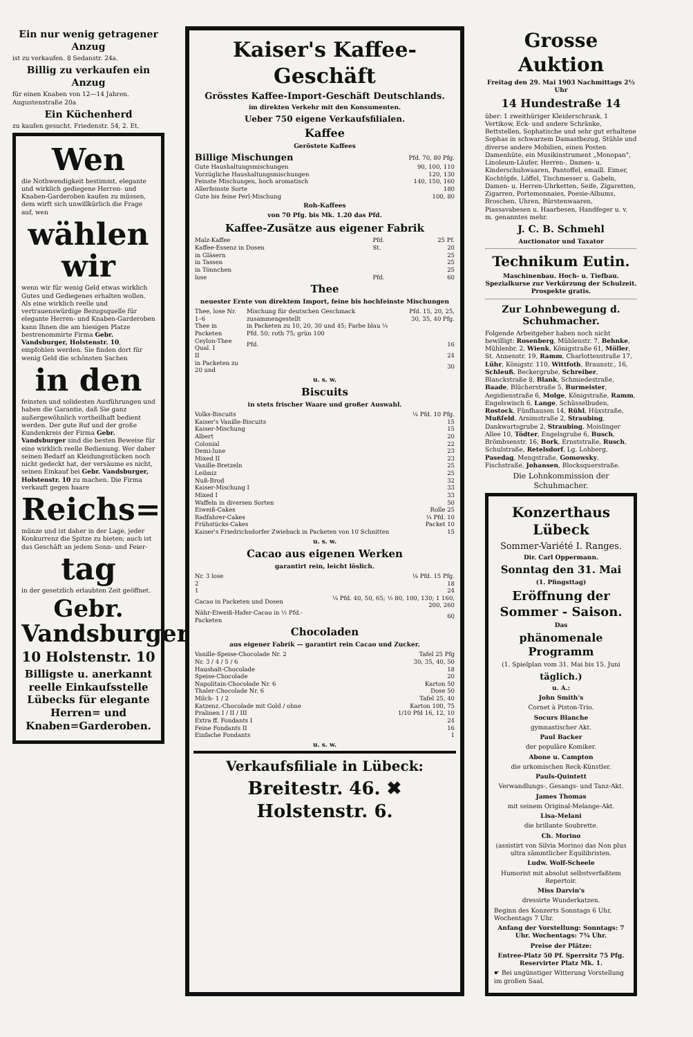Ein nur wenig getragener Anzug
ist zu verkaufen. 8 Sedanstr. 24a.
Billig zu verkaufen ein Anzug
für einen Knaben von 12—14 Jahren. Augustenstraße 20a
Ein Küchenherd
zu kaufen gesucht. Friedenstr. 54, 2. Et.
Wen
die Nothwendigkeit bestimmt, elegante und wirklich gediegene Herren- und Knaben-Garderoben kaufen zu müssen, dem wirft sich unwillkürlich die Frage auf, wen
wählen wir
wenn wir für wenig Geld etwas wirklich Gutes und Gediegenes erhalten wollen. Als eine wirklich reelle und vertrauenswürdige Bezugsquelle für elegante Herren- und Knaben-Garderoben kann Ihnen die am hiesigen Platze bestrenommirte Firma Gebr. Vandsburger, Holstenstr. 10, empfohlen werden. Sie finden dort für wenig Geld die schönsten Sachen
in den
feinsten und solidesten Ausführungen und haben die Garantie, daß Sie ganz außergewöhnlich vortheilhaft bedient werden. Der gute Ruf und der große Kundenkreis der Firma Gebr. Vandsburger sind die besten Beweise für eine wirklich reelle Bedienung. Wer daher seinen Bedarf an Kleidungsstücken noch nicht gedeckt hat, der versäume es nicht, seinen Einkauf bei Gebr. Vandsburger, Holstenstr. 10 zu machen. Die Firma verkauft gegen baare
Reichs=
münze und ist daher in der Lage, jeder Konkurrenz die Spitze zu bieten; auch ist das Geschäft an jedem Sonn- und Feier-
tag
in der gesetzlich erlaubten Zeit geöffnet.
Gebr. Vandsburger
10 Holstenstr. 10
Billigste u. anerkannt reelle Einkaufsstelle Lübecks für elegante Herren= und Knaben=Garderoben.
Kaiser's Kaffee-Geschäft
Grösstes Kaffee-Import-Geschäft Deutschlands.
im direkten Verkehr mit den Konsumenten.
Ueber 750 eigene Verkaufsfilialen.
Kaffee
Geröstete Kaffees
| Billige Mischungen | Pfd. 70, 80 Pfg. |
| Gute Haushaltungsmischungen | 90, 100, 110 |
| Vorzügliche Haushaltungsmischungen | 120, 130 |
| Feinste Mischungen, hoch aromatisch | 140, 150, 160 |
| Allerfeinste Sorte | 180 |
| Gute bis feine Perl-Mischung | 100, 80 |
Roh-Kaffees
von 70 Pfg. bis Mk. 1.20 das Pfd.
Kaffee-Zusätze aus eigener Fabrik
| Malz-Kaffee | Pfd. | 25 Pf. |
| Kaffee-Essenz in Dosen | St. | 20 |
| in Gläsern | | 25 |
| in Tassen | | 25 |
| in Tönnchen | | 25 |
| lose | Pfd. | 60 |
Thee
neuester Ernte von direktem Import, feine bis hochfeinste Mischungen
| Thee, lose Nr. 1–6 | Mischung für deutschen Geschmack zusammengestellt | Pfd. 15, 20, 25, 30, 35, 40 Pfg. |
| Thee in Packeten | in Packeten zu 10, 20, 30 und 45; Farbe blau ¼ Pfd. 50; roth 75; grün 100 | |
| Ceylon-Thee Qual. I | Pfd. | 16 |
| II | | 24 |
| in Packeten zu 20 und | | 30 |
u. s. w.
Biscuits
in stets frischer Waare und großer Auswahl.
| Volks-Biscuits | ¼ Pfd. 10 Pfg. |
| Kaiser's Vanille-Biscuits | 15 |
| Kaiser-Mischung | 15 |
| Albert | 20 |
| Colonial | 22 |
| Demi-lune | 23 |
| Mixed II | 23 |
| Vanille-Bretzeln | 25 |
| Leibniz | 25 |
| Nuß-Brod | 32 |
| Kaiser-Mischung I | 33 |
| Mixed I | 33 |
| Waffeln in diversen Sorten | 50 |
| Eiweiß-Cakes | Rolle 25 |
| Radfahrer-Cakes | ¼ Pfd. 10 |
| Frühstücks-Cakes | Packet 10 |
| Kaiser's Friedrichsdorfer Zwieback in Packeten von 10 Schnitten | 15 |
u. s. w.
Cacao aus eigenen Werken
garantirt rein, leicht löslich.
| Nr. 3 lose | ⅛ Pfd. 15 Pfg. |
| 2 | 18 |
| 1 | 24 |
| Cacao in Packeten und Dosen | ¼ Pfd. 40, 50, 65; ½ 80, 100, 130; 1 160, 200, 260 |
| Nähr-Eiweiß-Hafer-Cacao in ½ Pfd.-Packeten | 60 |
Chocoladen
aus eigener Fabrik — garantirt rein Cacao und Zucker.
| Vanille-Speise-Chocolade Nr. 2 | Tafel 25 Pfg |
| Nr. 3 / 4 / 5 / 6 | 30, 35, 40, 50 |
| Haushalt-Chocolade | 18 |
| Speise-Chocolade | 20 |
| Napolitain-Chocolade Nr. 6 | Karton 50 |
| Thaler-Chocolade Nr. 6 | Dose 50 |
| Milch- 1 / 2 | Tafel 25, 40 |
| Katzenz.-Chocolade mit Gold / ohne | Karton 100, 75 |
| Pralinen I / II / III | 1/10 Pfd 16, 12, 10 |
| Extra ff. Fondants I | 24 |
| Feine Fondants II | 16 |
| Einfache Fondants | 1 |
u. s. w.
Verkaufsfiliale in Lübeck:
Breitestr. 46. ✖ Holstenstr. 6.
Grosse Auktion
Freitag den 29. Mai 1903 Nachmittags 2½ Uhr
14 Hundestraße 14
über: 1 zweithüriger Kleiderschrank, 1 Vertikow, Eck- und andere Schränke, Bettstellen, Sophatische und sehr gut erhaltene Sophas in schwarzem Damastbezug, Stühle und diverse andere Mobilien, einen Posten Damenhüte, ein Musikinstrument „Monopan", Linoleum-Läufer, Herren-, Damen- u. Kinderschuhwaaren, Pantoffel, emaill. Eimer, Kochtöpfe, Löffel, Tischmesser u. Gabeln, Damen- u. Herren-Uhrketten, Seife, Zigaretten, Zigarren, Portemonnaies, Poesie-Albums, Broschen, Uhren, Bürstenwaaren, Piassavabesen u. Haarbesen, Handfeger u. v. m. genanntes mehr.
J. C. B. Schmehl
Auctionator und Taxator
Technikum Eutin.
Maschinenbau. Hoch- u. Tiefbau. Spezialkurse zur Verkürzung der Schulzeit. Prospekte gratis.
Zur Lohnbewegung d. Schuhmacher.
Folgende Arbeitgeber haben noch nicht bewilligt: Rosenberg, Mühlenstr. 7, Behnke, Mühlenbr. 2, Wienk, Königstraße 61, Möller, St. Annenstr. 19, Ramm, Charlottenstraße 17, Lühr, Königstr. 110, Wittfoth, Braunstr., 16, Schleuß, Beckergrube, Schreiber, Blanckstraße 8, Blank, Schmiedestraße, Baade, Blücherstraße 5, Burmeister, Aegidienstraße 6, Molge, Königstraße, Ramm, Engelswisch 6, Lange, Schüsselbuden, Rostock, Fünfhausen 14, Rühl, Hüxstraße, Mußfeld, Arnimstraße 2, Straubing, Dankwartsgrube 2, Straubing, Moislinger Allee 10, Tödter, Engelsgrube 6, Busch, Brömbsenstr. 16, Bork, Ernststraße, Rusch, Schulstraße, Retelsdorf, Lg. Lohberg, Pasedag, Mengstraße, Gomowsky, Fischstraße, Johansen, Blocksquerstraße.
Die Lohnkommission der Schuhmacher.
Konzerthaus Lübeck
Sommer-Variété I. Ranges.
Dir. Carl Oppermann.
Sonntag den 31. Mai
(1. Pfingsttag)
Eröffnung der Sommer - Saison.
Das
phänomenale Programm
(1. Spielplan vom 31. Mai bis 15. Juni
täglich.)
u. A.:
John Smith's
Cornet à Piston-Trio.
Socurs Blanche
gymnastischer Akt.
Paul Backer
der populäre Komiker.
Abone u. Campton
die urkomischen Reck-Künstler.
Pauls-Quintett
Verwandlungs-, Gesangs- und Tanz-Akt.
James Thomas
mit seinem Original-Melange-Akt.
Lisa-Melani
die brillante Soubrette.
Ch. Morino
(assistirt von Silvia Morino) das Non plus ultra sämmtlicher Equilibristen.
Ludw. Wolf-Scheele
Humorist mit absolut selbstverfaßtem Repertoir.
Miss Darvin's
dressirte Wunderkatzen.
Beginn des Konzerts Sonntags 6 Uhr, Wochentags 7 Uhr.
Anfang der Vorstellung: Sonntags: 7 Uhr. Wochentags: 7¾ Uhr.
Preise der Plätze:
Entree-Platz 50 Pf. Sperrsitz 75 Pfg. Reservirter Platz Mk. 1.
☛ Bei ungünstiger Witterung Vorstellung im großen Saal.